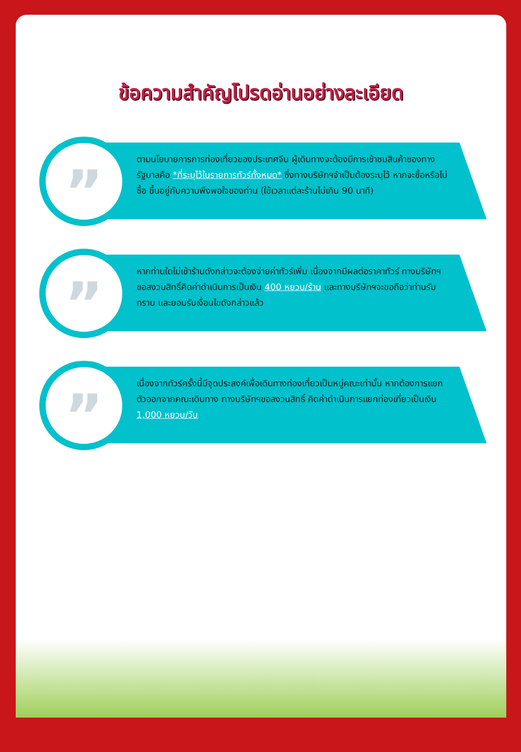ข้อความสำคัญโปรดอ่านอย่างละเอียด
”
ตามนโยบายการการท่องเที่ยวของประเทศจีน ผู้เดินทางจะต้องมีการเข้าชมสินค้าของทางรัฐบาลคือ *ที่ระบุไว้ในรายการทัวร์ทั้งหมด* ซึ่งทางบริษัทฯจำเป็นต้องระบุไว้ หากจะซื้อหรือไม่ซื้อ ขึ้นอยู่กับความพึงพอใจของท่าน (ใช้เวลาแต่ละร้านไม่เกิน 90 นาที)
”
หากท่านใดไม่เข้าร้านดังกล่าวจะต้องจ่ายค่าทัวร์เพิ่ม เนื่องจากมีผลต่อราคาทัวร์ ทางบริษัทฯขอสงวนสิทธิ์คิดค่าดำเนินการเป็นเงิน 400 หยวน/ร้าน และทางบริษัทฯจะขอถือว่าท่านรับทราบ และยอมรับเงื่อนไขดังกล่าวแล้ว
”
เนื่องจากทัวร์ครั้งนี้มีจุดประสงค์เพื่อเดินทางท่องเที่ยวเป็นหมู่คณะเท่านั้น หากต้องการแยกตัวออกจากคณะเดินทาง ทางบริษัทฯขอสงวนสิทธิ์ คิดค่าดำเนินการแยกท่องเที่ยวเป็นเงิน 1,000 หยวน/วัน